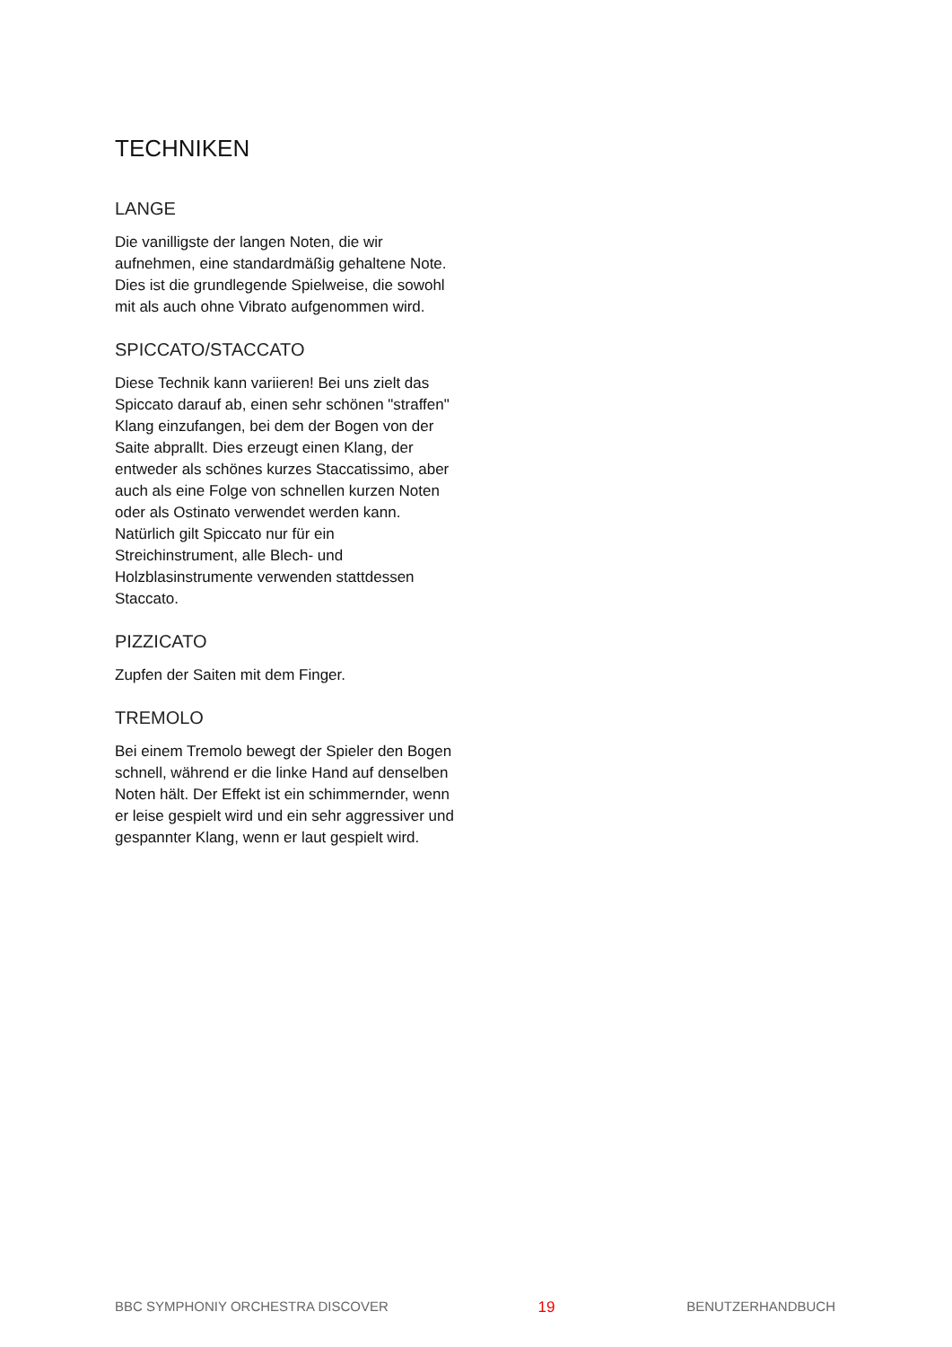TECHNIKEN
LANGE
Die vanilligste der langen Noten, die wir aufnehmen, eine standardmäßig gehaltene Note. Dies ist die grundlegende Spielweise, die sowohl mit als auch ohne Vibrato aufgenommen wird.
SPICCATO/STACCATO
Diese Technik kann variieren! Bei uns zielt das Spiccato darauf ab, einen sehr schönen "straffen" Klang einzufangen, bei dem der Bogen von der Saite abprallt. Dies erzeugt einen Klang, der entweder als schönes kurzes Staccatissimo, aber auch als eine Folge von schnellen kurzen Noten oder als Ostinato verwendet werden kann. Natürlich gilt Spiccato nur für ein Streichinstrument, alle Blech- und Holzblasinstrumente verwenden stattdessen Staccato.
PIZZICATO
Zupfen der Saiten mit dem Finger.
TREMOLO
Bei einem Tremolo bewegt der Spieler den Bogen schnell, während er die linke Hand auf denselben Noten hält. Der Effekt ist ein schimmernder, wenn er leise gespielt wird und ein sehr aggressiver und gespannter Klang, wenn er laut gespielt wird.
BBC SYMPHONIY ORCHESTRA DISCOVER 19 BENUTZERHANDBUCH